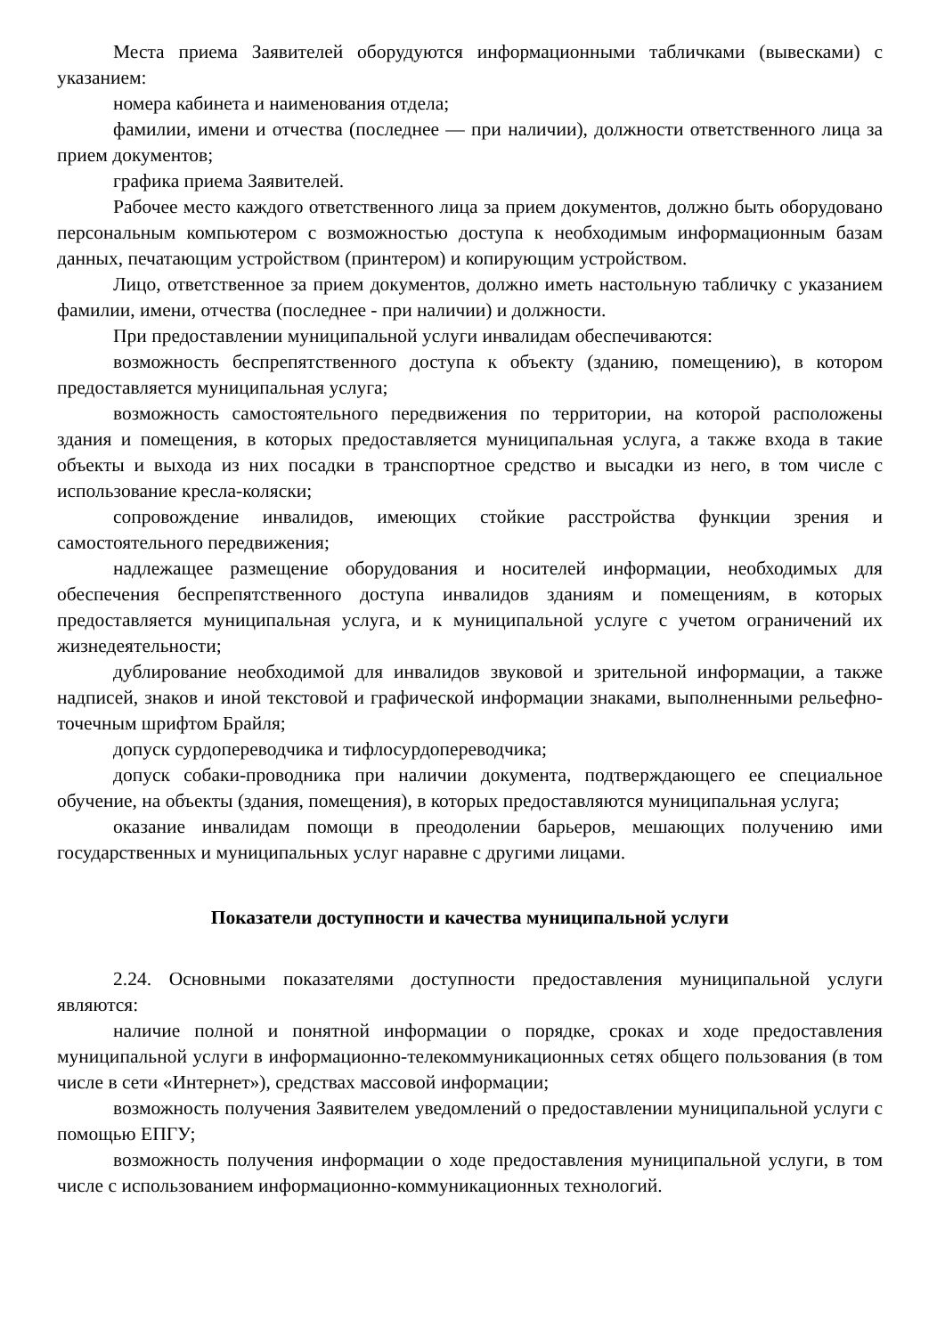Места приема Заявителей оборудуются информационными табличками (вывесками) с указанием:
номера кабинета и наименования отдела;
фамилии, имени и отчества (последнее — при наличии), должности ответственного лица за прием документов;
графика приема Заявителей.
Рабочее место каждого ответственного лица за прием документов, должно быть оборудовано персональным компьютером с возможностью доступа к необходимым информационным базам данных, печатающим устройством (принтером) и копирующим устройством.
Лицо, ответственное за прием документов, должно иметь настольную табличку с указанием фамилии, имени, отчества (последнее - при наличии) и должности.
При предоставлении муниципальной услуги инвалидам обеспечиваются:
возможность беспрепятственного доступа к объекту (зданию, помещению), в котором предоставляется муниципальная услуга;
возможность самостоятельного передвижения по территории, на которой расположены здания и помещения, в которых предоставляется муниципальная услуга, а также входа в такие объекты и выхода из них посадки в транспортное средство и высадки из него, в том числе с использование кресла-коляски;
сопровождение инвалидов, имеющих стойкие расстройства функции зрения и самостоятельного передвижения;
надлежащее размещение оборудования и носителей информации, необходимых для обеспечения беспрепятственного доступа инвалидов зданиям и помещениям, в которых предоставляется муниципальная услуга, и к муниципальной услуге с учетом ограничений их жизнедеятельности;
дублирование необходимой для инвалидов звуковой и зрительной информации, а также надписей, знаков и иной текстовой и графической информации знаками, выполненными рельефно-точечным шрифтом Брайля;
допуск сурдопереводчика и тифлосурдопереводчика;
допуск собаки-проводника при наличии документа, подтверждающего ее специальное обучение, на объекты (здания, помещения), в которых предоставляются муниципальная услуга;
оказание инвалидам помощи в преодолении барьеров, мешающих получению ими государственных и муниципальных услуг наравне с другими лицами.
Показатели доступности и качества муниципальной услуги
2.24. Основными показателями доступности предоставления муниципальной услуги являются:
наличие полной и понятной информации о порядке, сроках и ходе предоставления муниципальной услуги в информационно-телекоммуникационных сетях общего пользования (в том числе в сети «Интернет»), средствах массовой информации;
возможность получения Заявителем уведомлений о предоставлении муниципальной услуги с помощью ЕПГУ;
возможность получения информации о ходе предоставления муниципальной услуги, в том числе с использованием информационно-коммуникационных технологий.